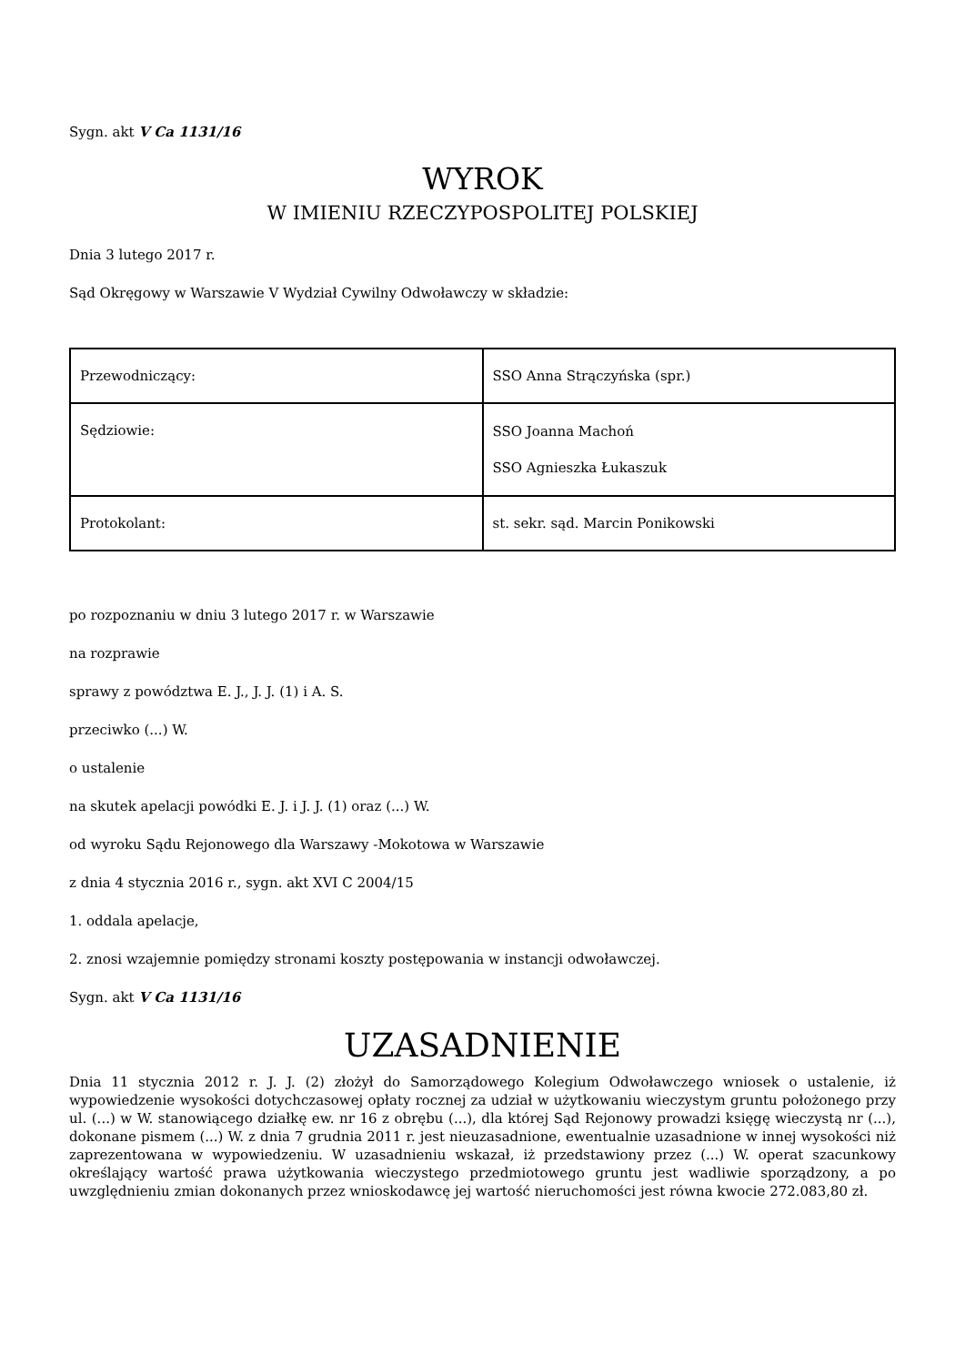Sygn. akt V Ca 1131/16
WYROK
W IMIENIU RZECZYPOSPOLITEJ POLSKIEJ
Dnia 3 lutego 2017 r.
Sąd Okręgowy w Warszawie V Wydział Cywilny Odwoławczy w składzie:
| Przewodniczący: | SSO Anna Strączyńska (spr.) |
| Sędziowie: | SSO Joanna Machoń SSO Agnieszka Łukaszuk |
| Protokolant: | st. sekr. sąd. Marcin Ponikowski |
po rozpoznaniu w dniu 3 lutego 2017 r. w Warszawie
na rozprawie
sprawy z powództwa E. J., J. J. (1) i A. S.
przeciwko (...) W.
o ustalenie
na skutek apelacji powódki E. J. i J. J. (1) oraz (...) W.
od wyroku Sądu Rejonowego dla Warszawy -Mokotowa w Warszawie
z dnia 4 stycznia 2016 r., sygn. akt XVI C 2004/15
1. oddala apelacje,
2. znosi wzajemnie pomiędzy stronami koszty postępowania w instancji odwoławczej.
Sygn. akt V Ca 1131/16
UZASADNIENIE
Dnia 11 stycznia 2012 r. J. J. (2) złożył do Samorządowego Kolegium Odwoławczego wniosek o ustalenie, iż wypowiedzenie wysokości dotychczasowej opłaty rocznej za udział w użytkowaniu wieczystym gruntu położonego przy ul. (...) w W. stanowiącego działkę ew. nr 16 z obrębu (...), dla której Sąd Rejonowy prowadzi księgę wieczystą nr (...), dokonane pismem (...) W. z dnia 7 grudnia 2011 r. jest nieuzasadnione, ewentualnie uzasadnione w innej wysokości niż zaprezentowana w wypowiedzeniu. W uzasadnieniu wskazał, iż przedstawiony przez (...) W. operat szacunkowy określający wartość prawa użytkowania wieczystego przedmiotowego gruntu jest wadliwie sporządzony, a po uwzględnieniu zmian dokonanych przez wnioskodawcę jej wartość nieruchomości jest równa kwocie 272.083,80 zł.